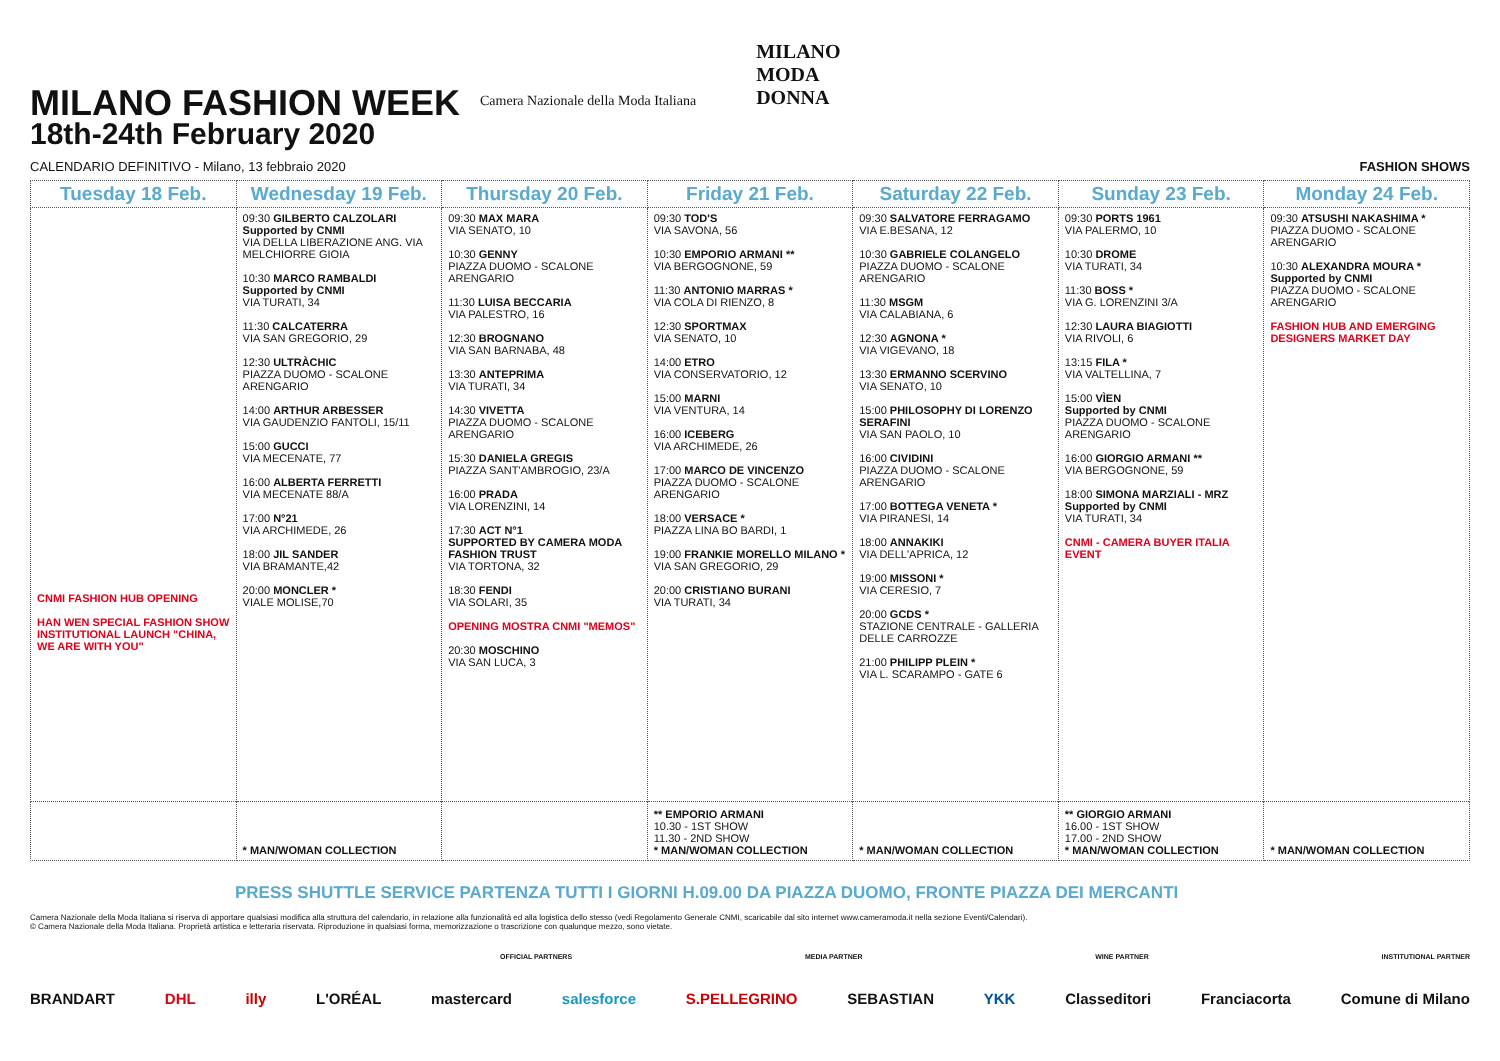MILANO FASHION WEEK
18th-24th February 2020
Camera Nazionale della Moda Italiana
MILANO
MODA
DONNA
CALENDARIO DEFINITIVO - Milano, 13 febbraio 2020 FASHION SHOWS
| Tuesday 18 Feb. | Wednesday 19 Feb. | Thursday 20 Feb. | Friday 21 Feb. | Saturday 22 Feb. | Sunday 23 Feb. | Monday 24 Feb. |
| --- | --- | --- | --- | --- | --- | --- |
| CNMI FASHION HUB OPENING HAN WEN SPECIAL FASHION SHOW INSTITUTIONAL LAUNCH "CHINA, WE ARE WITH YOU" | 09:30 GILBERTO CALZOLARI Supported by CNMI VIA DELLA LIBERAZIONE ANG. VIA MELCHIORRE GIOIA 10:30 MARCO RAMBALDI Supported by CNMI VIA TURATI, 34 11:30 CALCATERRA VIA SAN GREGORIO, 29 12:30 ULTRÀCHIC PIAZZA DUOMO - SCALONE ARENGARIO 14:00 ARTHUR ARBESSER VIA GAUDENZIO FANTOLI, 15/11 15:00 GUCCI VIA MECENATE, 77 16:00 ALBERTA FERRETTI VIA MECENATE 88/A 17:00 N°21 VIA ARCHIMEDE, 26 18:00 JIL SANDER VIA BRAMANTE,42 20:00 MONCLER * VIALE MOLISE,70 | 09:30 MAX MARA VIA SENATO, 10 10:30 GENNY PIAZZA DUOMO - SCALONE ARENGARIO 11:30 LUISA BECCARIA VIA PALESTRO, 16 12:30 BROGNANO VIA SAN BARNABA, 48 13:30 ANTEPRIMA VIA TURATI, 34 14:30 VIVETTA PIAZZA DUOMO - SCALONE ARENGARIO 15:30 DANIELA GREGIS PIAZZA SANT'AMBROGIO, 23/A 16:00 PRADA VIA LORENZINI, 14 17:30 ACT N°1 SUPPORTED BY CAMERA MODA FASHION TRUST VIA TORTONA, 32 18:30 FENDI VIA SOLARI, 35 OPENING MOSTRA CNMI "MEMOS" 20:30 MOSCHINO VIA SAN LUCA, 3 | 09:30 TOD'S VIA SAVONA, 56 10:30 EMPORIO ARMANI ** VIA BERGOGNONE, 59 11:30 ANTONIO MARRAS * VIA COLA DI RIENZO, 8 12:30 SPORTMAX VIA SENATO, 10 14:00 ETRO VIA CONSERVATORIO, 12 15:00 MARNI VIA VENTURA, 14 16:00 ICEBERG VIA ARCHIMEDE, 26 17:00 MARCO DE VINCENZO PIAZZA DUOMO - SCALONE ARENGARIO 18:00 VERSACE * PIAZZA LINA BO BARDI, 1 19:00 FRANKIE MORELLO MILANO * VIA SAN GREGORIO, 29 20:00 CRISTIANO BURANI VIA TURATI, 34 | 09:30 SALVATORE FERRAGAMO VIA E.BESANA, 12 10:30 GABRIELE COLANGELO PIAZZA DUOMO - SCALONE ARENGARIO 11:30 MSGM VIA CALABIANA, 6 12:30 AGNONA * VIA VIGEVANO, 18 13:30 ERMANNO SCERVINO VIA SENATO, 10 15:00 PHILOSOPHY DI LORENZO SERAFINI VIA SAN PAOLO, 10 16:00 CIVIDINI PIAZZA DUOMO - SCALONE ARENGARIO 17:00 BOTTEGA VENETA * VIA PIRANESI, 14 18:00 ANNAKIKI VIA DELL'APRICA, 12 19:00 MISSONI * VIA CERESIO, 7 20:00 GCDS * STAZIONE CENTRALE - GALLERIA DELLE CARROZZE 21:00 PHILIPP PLEIN * VIA L. SCARAMPO - GATE 6 | 09:30 PORTS 1961 VIA PALERMO, 10 10:30 DROME VIA TURATI, 34 11:30 BOSS * VIA G. LORENZINI 3/A 12:30 LAURA BIAGIOTTI VIA RIVOLI, 6 13:15 FILA * VIA VALTELLINA, 7 15:00 VÌEN Supported by CNMI PIAZZA DUOMO - SCALONE ARENGARIO 16:00 GIORGIO ARMANI ** VIA BERGOGNONE, 59 18:00 SIMONA MARZIALI - MRZ Supported by CNMI VIA TURATI, 34 CNMI - CAMERA BUYER ITALIA EVENT | 09:30 ATSUSHI NAKASHIMA * PIAZZA DUOMO - SCALONE ARENGARIO 10:30 ALEXANDRA MOURA * Supported by CNMI PIAZZA DUOMO - SCALONE ARENGARIO FASHION HUB AND EMERGING DESIGNERS MARKET DAY |
| | * MAN/WOMAN COLLECTION | | ** EMPORIO ARMANI 10.30 - 1ST SHOW 11.30 - 2ND SHOW * MAN/WOMAN COLLECTION | * MAN/WOMAN COLLECTION | ** GIORGIO ARMANI 16.00 - 1ST SHOW 17.00 - 2ND SHOW * MAN/WOMAN COLLECTION | * MAN/WOMAN COLLECTION |
PRESS SHUTTLE SERVICE PARTENZA TUTTI I GIORNI H.09.00 DA PIAZZA DUOMO, FRONTE PIAZZA DEI MERCANTI
Camera Nazionale della Moda Italiana si riserva di apportare qualsiasi modifica alla struttura del calendario, in relazione alla funzionalità ed alla logistica dello stesso (vedi Regolamento Generale CNMI, scaricabile dal sito internet www.cameramoda.it nella sezione Eventi/Calendari).
© Camera Nazionale della Moda Italiana. Proprietà artistica e letteraria riservata. Riproduzione in qualsiasi forma, memorizzazione o trascrizione con qualunque mezzo, sono vietate.
OFFICIAL PARTNERS MEDIA PARTNER WINE PARTNER INSTITUTIONAL PARTNER
BRANDART DHL illy L'ORÉAL mastercard salesforce S.PELLEGRINO SEBASTIAN YKK Classeditori Franciacorta Comune di Milano